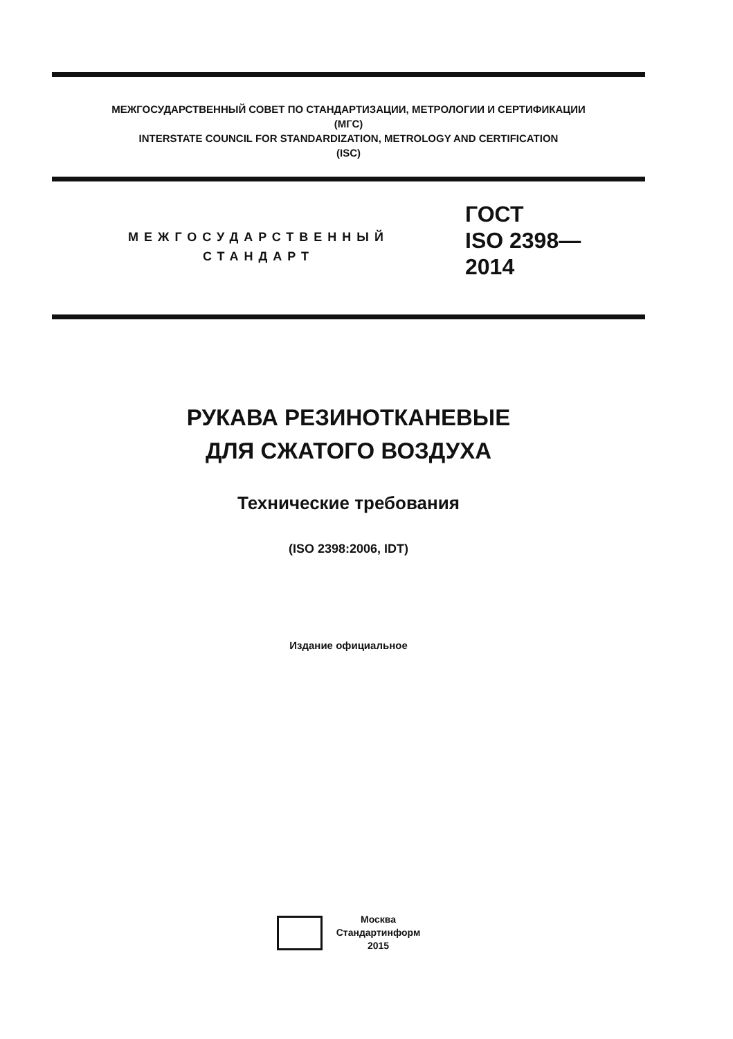МЕЖГОСУДАРСТВЕННЫЙ СОВЕТ ПО СТАНДАРТИЗАЦИИ, МЕТРОЛОГИИ И СЕРТИФИКАЦИИ
(МГС)
INTERSTATE COUNCIL FOR STANDARDIZATION, METROLOGY AND CERTIFICATION
(ISC)
МЕЖГОСУДАРСТВЕННЫЙ
СТАНДАРТ
ГОСТ
ISO 2398—
2014
РУКАВА РЕЗИНОТКАНЕВЫЕ
ДЛЯ СЖАТОГО ВОЗДУХА
Технические требования
(ISO 2398:2006, IDT)
Издание официальное
Москва
Стандартинформ
2015